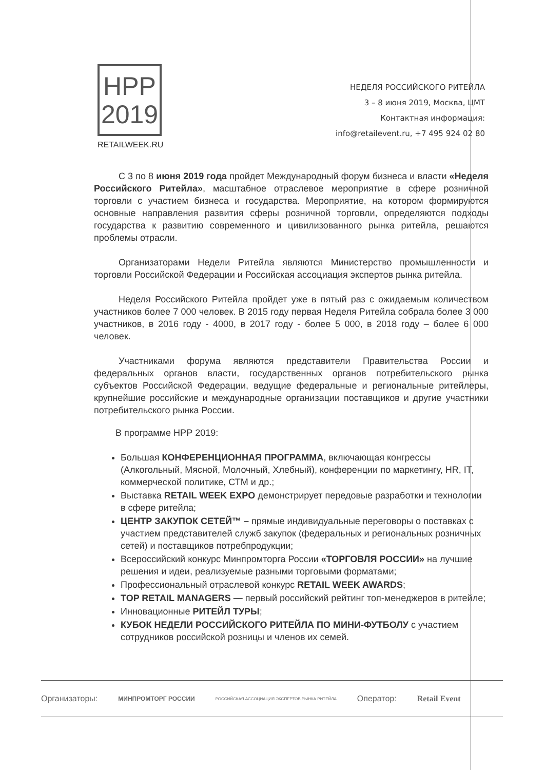НРР
2019
RETAILWEEK.RU
НЕДЕЛЯ РОССИЙСКОГО РИТЕЙЛА
3 – 8 июня 2019, Москва, ЦМТ
Контактная информация:
info@retailevent.ru, +7 495 924 02 80
С 3 по 8 июня 2019 года пройдет Международный форум бизнеса и власти «Неделя Российского Ритейла», масштабное отраслевое мероприятие в сфере розничной торговли с участием бизнеса и государства. Мероприятие, на котором формируются основные направления развития сферы розничной торговли, определяются подходы государства к развитию современного и цивилизованного рынка ритейла, решаются проблемы отрасли.
Организаторами Недели Ритейла являются Министерство промышленности и торговли Российской Федерации и Российская ассоциация экспертов рынка ритейла.
Неделя Российского Ритейла пройдет уже в пятый раз с ожидаемым количеством участников более 7 000 человек. В 2015 году первая Неделя Ритейла собрала более 3 000 участников, в 2016 году - 4000, в 2017 году - более 5 000, в 2018 году – более 6 000 человек.
Участниками форума являются представители Правительства России и федеральных органов власти, государственных органов потребительского рынка субъектов Российской Федерации, ведущие федеральные и региональные ритейлеры, крупнейшие российские и международные организации поставщиков и другие участники потребительского рынка России.
В программе НРР 2019:
Большая КОНФЕРЕНЦИОННАЯ ПРОГРАММА, включающая конгрессы (Алкогольный, Мясной, Молочный, Хлебный), конференции по маркетингу, HR, IT, коммерческой политике, СТМ и др.;
Выставка RETAIL WEEK EXPO демонстрирует передовые разработки и технологии в сфере ритейла;
ЦЕНТР ЗАКУПОК СЕТЕЙ™ – прямые индивидуальные переговоры о поставках с участием представителей служб закупок (федеральных и региональных розничных сетей) и поставщиков потребпродукции;
Всероссийский конкурс Минпромторга России «ТОРГОВЛЯ РОССИИ» на лучшие решения и идеи, реализуемые разными торговыми форматами;
Профессиональный отраслевой конкурс RETAIL WEEK AWARDS;
TOP RETAIL MANAGERS — первый российский рейтинг топ-менеджеров в ритейле;
Инновационные РИТЕЙЛ ТУРЫ;
КУБОК НЕДЕЛИ РОССИЙСКОГО РИТЕЙЛА ПО МИНИ-ФУТБОЛУ с участием сотрудников российской розницы и членов их семей.
Организаторы: МИНПРОМТОРГ РОССИИ РОССИЙСКАЯ АССОЦИАЦИЯ ЭКСПЕРТОВ РЫНКА РИТЕЙЛА Оператор: Retail Event